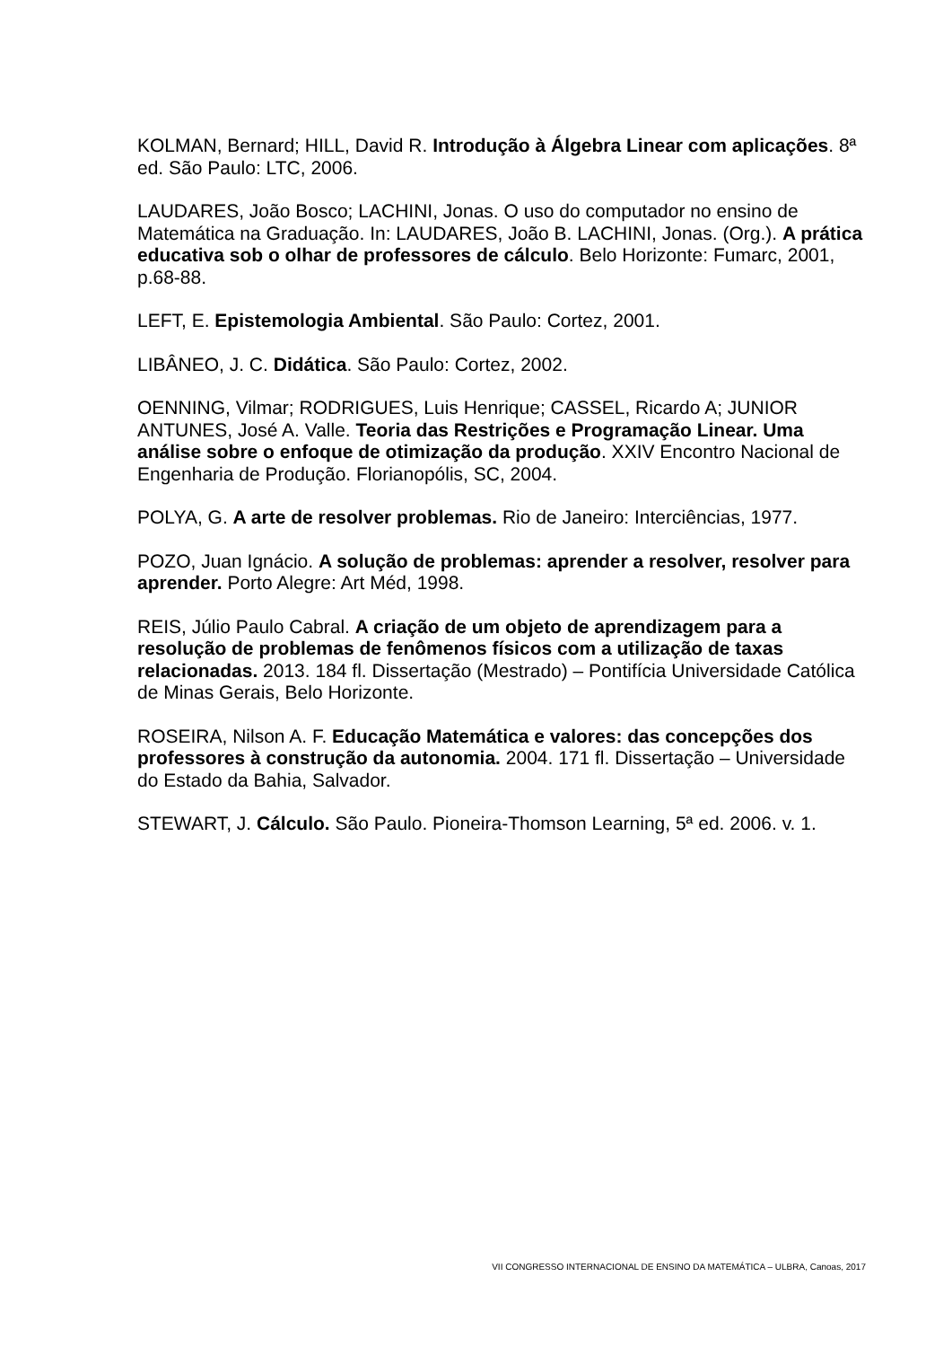KOLMAN, Bernard; HILL, David R. Introdução à Álgebra Linear com aplicações. 8ª ed. São Paulo: LTC, 2006.
LAUDARES, João Bosco; LACHINI, Jonas. O uso do computador no ensino de Matemática na Graduação. In: LAUDARES, João B. LACHINI, Jonas. (Org.). A prática educativa sob o olhar de professores de cálculo. Belo Horizonte: Fumarc, 2001, p.68-88.
LEFT, E. Epistemologia Ambiental. São Paulo: Cortez, 2001.
LIBÂNEO, J. C. Didática. São Paulo: Cortez, 2002.
OENNING, Vilmar; RODRIGUES, Luis Henrique; CASSEL, Ricardo A; JUNIOR ANTUNES, José A. Valle. Teoria das Restrições e Programação Linear. Uma análise sobre o enfoque de otimização da produção. XXIV Encontro Nacional de Engenharia de Produção. Florianopólis, SC, 2004.
POLYA, G. A arte de resolver problemas. Rio de Janeiro: Interciências, 1977.
POZO, Juan Ignácio. A solução de problemas: aprender a resolver, resolver para aprender. Porto Alegre: Art Méd, 1998.
REIS, Júlio Paulo Cabral. A criação de um objeto de aprendizagem para a resolução de problemas de fenômenos físicos com a utilização de taxas relacionadas. 2013. 184 fl. Dissertação (Mestrado) – Pontifícia Universidade Católica de Minas Gerais, Belo Horizonte.
ROSEIRA, Nilson A. F. Educação Matemática e valores: das concepções dos professores à construção da autonomia. 2004. 171 fl. Dissertação – Universidade do Estado da Bahia, Salvador.
STEWART, J. Cálculo. São Paulo. Pioneira-Thomson Learning, 5ª ed. 2006. v. 1.
VII CONGRESSO INTERNACIONAL DE ENSINO DA MATEMÁTICA – ULBRA, Canoas, 2017